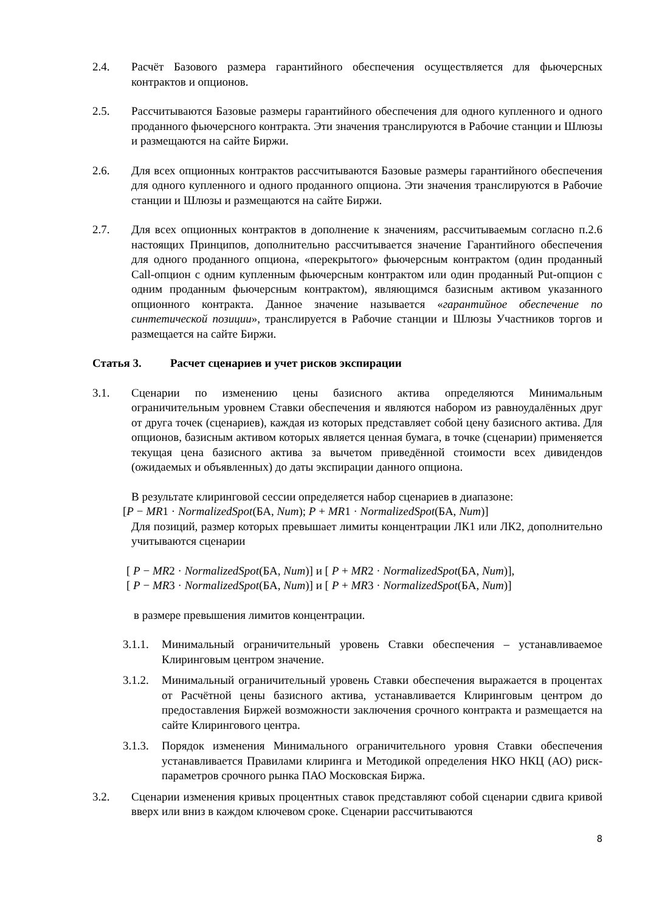2.4. Расчёт Базового размера гарантийного обеспечения осуществляется для фьючерсных контрактов и опционов.
2.5. Рассчитываются Базовые размеры гарантийного обеспечения для одного купленного и одного проданного фьючерсного контракта. Эти значения транслируются в Рабочие станции и Шлюзы и размещаются на сайте Биржи.
2.6. Для всех опционных контрактов рассчитываются Базовые размеры гарантийного обеспечения для одного купленного и одного проданного опциона. Эти значения транслируются в Рабочие станции и Шлюзы и размещаются на сайте Биржи.
2.7. Для всех опционных контрактов в дополнение к значениям, рассчитываемым согласно п.2.6 настоящих Принципов, дополнительно рассчитывается значение Гарантийного обеспечения для одного проданного опциона, «перекрытого» фьючерсным контрактом (один проданный Call-опцион с одним купленным фьючерсным контрактом или один проданный Put-опцион с одним проданным фьючерсным контрактом), являющимся базисным активом указанного опционного контракта. Данное значение называется «гарантийное обеспечение по синтетической позиции», транслируется в Рабочие станции и Шлюзы Участников торгов и размещается на сайте Биржи.
Статья 3. Расчет сценариев и учет рисков экспирации
3.1. Сценарии по изменению цены базисного актива определяются Минимальным ограничительным уровнем Ставки обеспечения и являются набором из равноудалённых друг от друга точек (сценариев), каждая из которых представляет собой цену базисного актива. Для опционов, базисным активом которых является ценная бумага, в точке (сценарии) применяется текущая цена базисного актива за вычетом приведённой стоимости всех дивидендов (ожидаемых и объявленных) до даты экспирации данного опциона.
В результате клиринговой сессии определяется набор сценариев в диапазоне:
[P − MR1 · NormalizedSpot(БА, Num); P + MR1 · NormalizedSpot(БА, Num)]
Для позиций, размер которых превышает лимиты концентрации ЛК1 или ЛК2, дополнительно учитываются сценарии
[ P − MR2 · NormalizedSpot(БА, Num)] и [ P + MR2 · NormalizedSpot(БА, Num)],
[ P − MR3 · NormalizedSpot(БА, Num)] и [ P + MR3 · NormalizedSpot(БА, Num)]
в размере превышения лимитов концентрации.
3.1.1.
Минимальный ограничительный уровень Ставки обеспечения – устанавливаемое Клиринговым центром значение.
3.1.2.
Минимальный ограничительный уровень Ставки обеспечения выражается в процентах от Расчётной цены базисного актива, устанавливается Клиринговым центром до предоставления Биржей возможности заключения срочного контракта и размещается на сайте Клирингового центра.
3.1.3.
Порядок изменения Минимального ограничительного уровня Ставки обеспечения устанавливается Правилами клиринга и Методикой определения НКО НКЦ (АО) риск-параметров срочного рынка ПАО Московская Биржа.
3.2. Сценарии изменения кривых процентных ставок представляют собой сценарии сдвига кривой вверх или вниз в каждом ключевом сроке. Сценарии рассчитываются
8